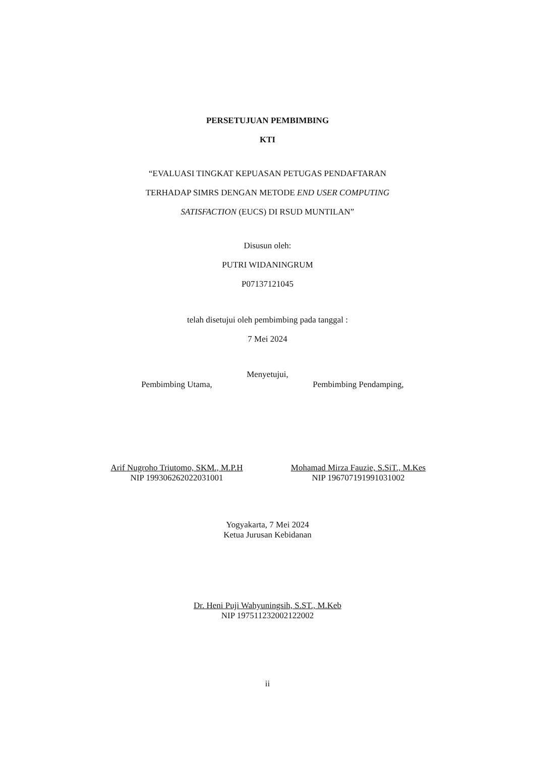PERSETUJUAN PEMBIMBING
KTI
“EVALUASI TINGKAT KEPUASAN PETUGAS PENDAFTARAN
TERHADAP SIMRS DENGAN METODE END USER COMPUTING
SATISFACTION (EUCS) DI RSUD MUNTILAN”
Disusun oleh:
PUTRI WIDANINGRUM
P07137121045
telah disetujui oleh pembimbing pada tanggal :
7 Mei 2024
Menyetujui,
Pembimbing Utama,
Arif Nugroho Triutomo, SKM., M.P.H
NIP 199306262022031001
Pembimbing Pendamping,
Mohamad Mirza Fauzie, S.SiT., M.Kes
NIP 196707191991031002
Yogyakarta, 7 Mei 2024
Ketua Jurusan Kebidanan
Dr. Heni Puji Wahyuningsih, S.ST., M.Keb
NIP 197511232002122002
ii